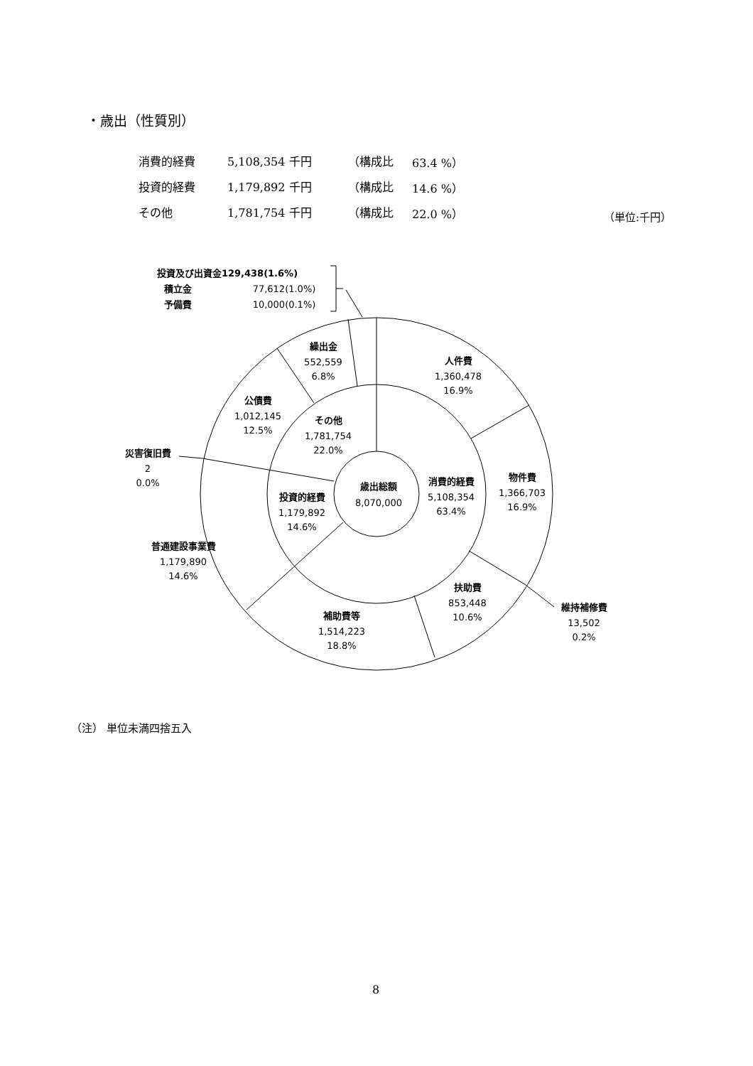・歳出（性質別）
| 消費的経費 | 5,108,354 千円 | （構成比 | 63.4 %） |
| 投資的経費 | 1,179,892 千円 | （構成比 | 14.6 %） |
| その他 | 1,781,754 千円 | （構成比 | 22.0 %） |
（単位:千円）
投資及び出資金129,438(1.6%)
積立金
77,612(1.0%)
予備費
10,000(0.1%)
繰出金
552,559
6.8%
人件費
1,360,478
16.9%
公債費
1,012,145
12.5%
その他
1,781,754
22.0%
災害復旧費
2
0.0%
物件費
1,366,703
16.9%
消費的経費
5,108,354
63.4%
歳出総額
8,070,000
投資的経費
1,179,892
14.6%
普通建設事業費
1,179,890
14.6%
扶助費
853,448
10.6%
維持補修費
13,502
0.2%
補助費等
1,514,223
18.8%
（注） 単位未満四捨五入
8